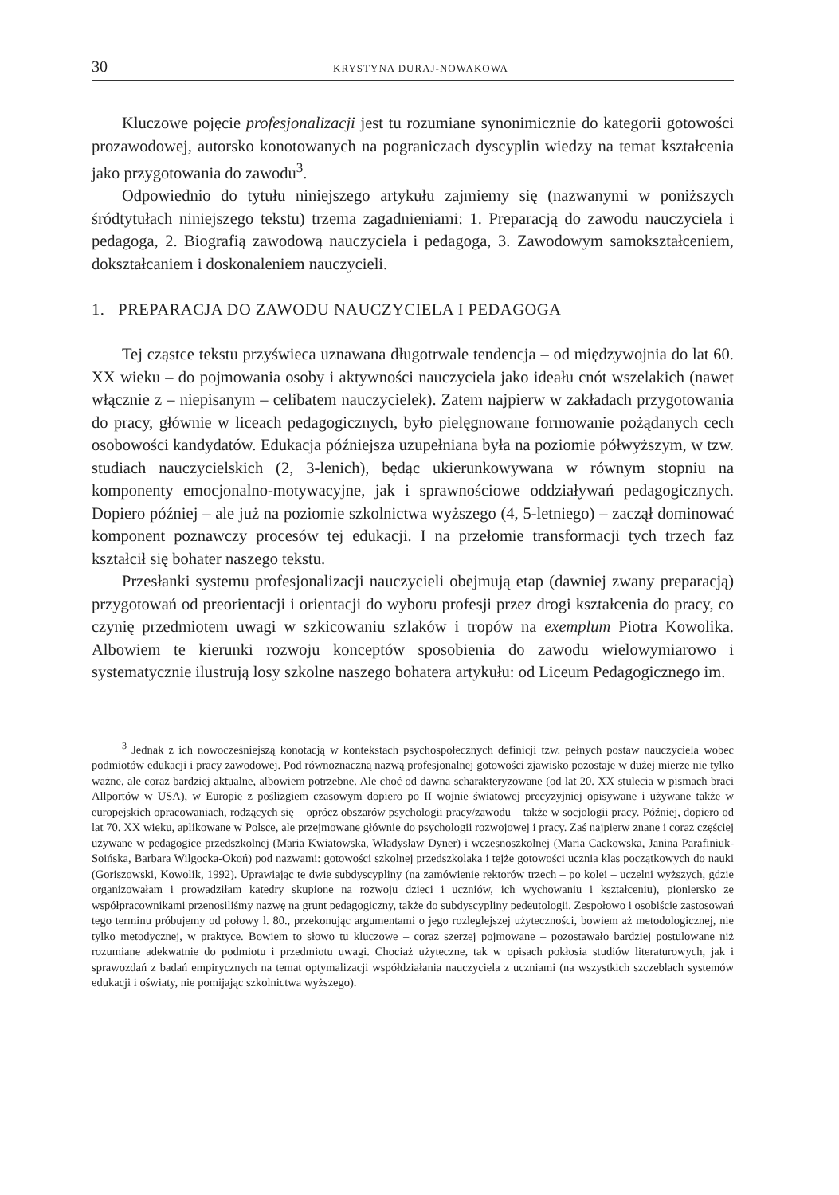30 KRYSTYNA DURAJ-NOWAKOWA
Kluczowe pojęcie profesjonalizacji jest tu rozumiane synonimicznie do kategorii gotowości prozawodowej, autorsko konotowanych na pograniczach dyscyplin wiedzy na temat kształcenia jako przygotowania do zawodu<sup>3</sup>.
Odpowiednio do tytułu niniejszego artykułu zajmiemy się (nazwanymi w poniższych śródtytułach niniejszego tekstu) trzema zagadnieniami: 1. Preparacją do zawodu nauczyciela i pedagoga, 2. Biografią zawodową nauczyciela i pedagoga, 3. Zawodowym samokształceniem, dokształcaniem i doskonaleniem nauczycieli.
1. PREPARACJA DO ZAWODU NAUCZYCIELA I PEDAGOGA
Tej cząstce tekstu przyświeca uznawana długotrwale tendencja – od międzywojnia do lat 60. XX wieku – do pojmowania osoby i aktywności nauczyciela jako ideału cnót wszelakich (nawet włącznie z – niepisanym – celibatem nauczycielek). Zatem najpierw w zakładach przygotowania do pracy, głównie w liceach pedagogicznych, było pielęgnowane formowanie pożądanych cech osobowości kandydatów. Edukacja późniejsza uzupełniana była na poziomie półwyższym, w tzw. studiach nauczycielskich (2, 3-lenich), będąc ukierunkowywana w równym stopniu na komponenty emocjonalno-motywacyjne, jak i sprawnościowe oddziaływań pedagogicznych. Dopiero później – ale już na poziomie szkolnictwa wyższego (4, 5-letniego) – zaczął dominować komponent poznawczy procesów tej edukacji. I na przełomie transformacji tych trzech faz kształcił się bohater naszego tekstu.
Przesłanki systemu profesjonalizacji nauczycieli obejmują etap (dawniej zwany preparacją) przygotowań od preorientacji i orientacji do wyboru profesji przez drogi kształcenia do pracy, co czynię przedmiotem uwagi w szkicowaniu szlaków i tropów na exemplum Piotra Kowolika. Albowiem te kierunki rozwoju konceptów sposobienia do zawodu wielowymiarowo i systematycznie ilustrują losy szkolne naszego bohatera artykułu: od Liceum Pedagogicznego im.
<sup>3</sup> Jednak z ich nowocześniejszą konotacją w kontekstach psychospołecznych definicji tzw. pełnych postaw nauczyciela wobec podmiotów edukacji i pracy zawodowej. Pod równoznaczną nazwą profesjonalnej gotowości zjawisko pozostaje w dużej mierze nie tylko ważne, ale coraz bardziej aktualne, albowiem potrzebne. Ale choć od dawna scharakteryzowane (od lat 20. XX stulecia w pismach braci Allportów w USA), w Europie z poślizgiem czasowym dopiero po II wojnie światowej precyzyjniej opisywane i używane także w europejskich opracowaniach, rodzących się – oprócz obszarów psychologii pracy/zawodu – także w socjologii pracy. Później, dopiero od lat 70. XX wieku, aplikowane w Polsce, ale przejmowane głównie do psychologii rozwojowej i pracy. Zaś najpierw znane i coraz częściej używane w pedagogice przedszkolnej (Maria Kwiatowska, Władysław Dyner) i wczesnoszkolnej (Maria Cackowska, Janina Parafiniuk-Soińska, Barbara Wilgocka-Okoń) pod nazwami: gotowości szkolnej przedszkolaka i tejże gotowości ucznia klas początkowych do nauki (Goriszowski, Kowolik, 1992). Uprawiając te dwie subdyscypliny (na zamówienie rektorów trzech – po kolei – uczelni wyższych, gdzie organizowałam i prowadziłam katedry skupione na rozwoju dzieci i uczniów, ich wychowaniu i kształceniu), pioniersko ze współpracownikami przenosiliśmy nazwę na grunt pedagogiczny, także do subdyscypliny pedeutologii. Zespołowo i osobiście zastosowań tego terminu próbujemy od połowy l. 80., przekonując argumentami o jego rozleglejszej użyteczności, bowiem aż metodologicznej, nie tylko metodycznej, w praktyce. Bowiem to słowo tu kluczowe – coraz szerzej pojmowane – pozostawało bardziej postulowane niż rozumiane adekwatnie do podmiotu i przedmiotu uwagi. Chociaż użyteczne, tak w opisach pokłosia studiów literaturowych, jak i sprawozdań z badań empirycznych na temat optymalizacji współdziałania nauczyciela z uczniami (na wszystkich szczeblach systemów edukacji i oświaty, nie pomijając szkolnictwa wyższego).